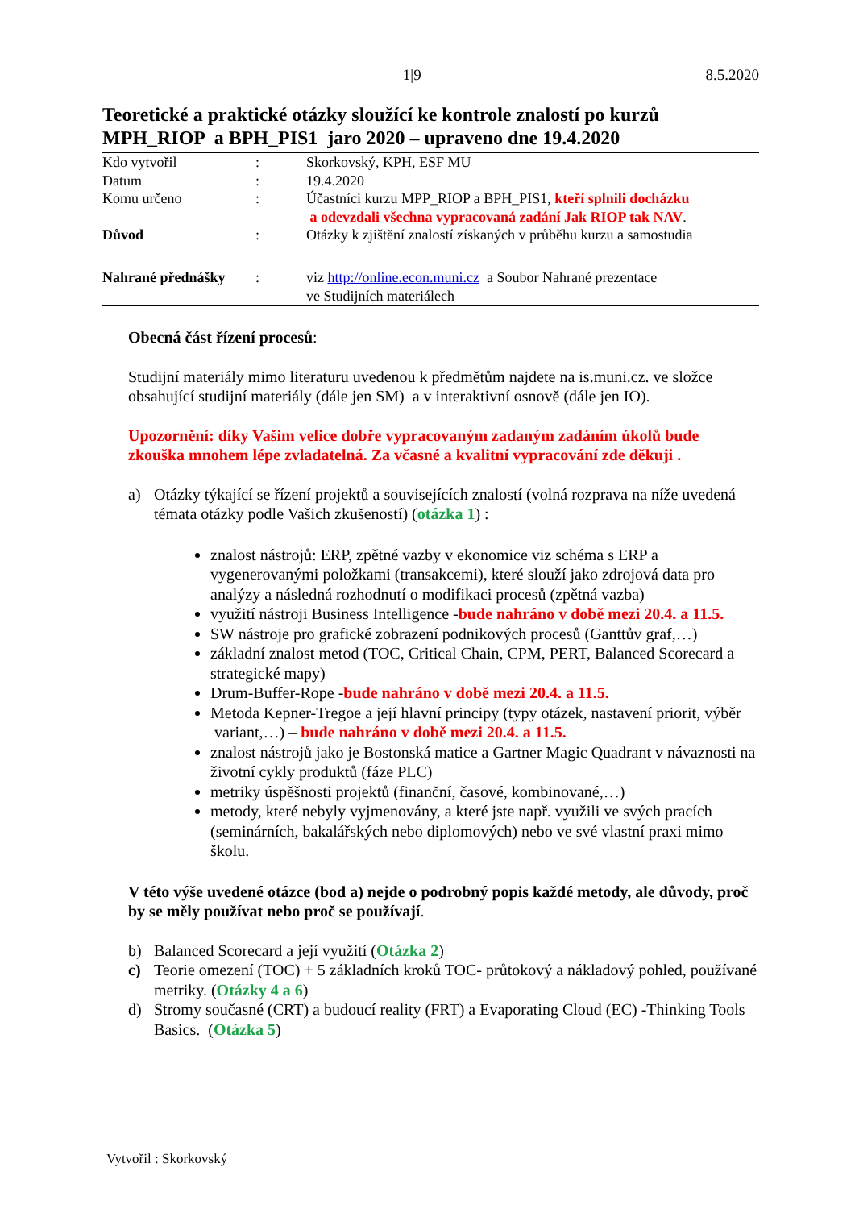1|9 8.5.2020
Teoretické a praktické otázky sloužící ke kontrole znalostí po kurzů MPH_RIOP a BPH_PIS1 jaro 2020 – upraveno dne 19.4.2020
| Kdo vytvořil | : | Skorkovský, KPH, ESF MU |
| Datum | : | 19.4.2020 |
| Komu určeno | : | Účastníci kurzu MPP_RIOP a BPH_PIS1, kteří splnili docházku a odevzdali všechna vypracovaná zadání Jak RIOP tak NAV . |
| Důvod | : | Otázky k zjištění znalostí získaných v průběhu kurzu a samostudia |
| Nahrané přednášky | : | viz http://online.econ.muni.cz a Soubor Nahrané prezentace ve Studijních materiálech |
Obecná část řízení procesů:
Studijní materiály mimo literaturu uvedenou k předmětům najdete na is.muni.cz. ve složce obsahující studijní materiály (dále jen SM) a v interaktivní osnově (dále jen IO).
Upozornění: díky Vašim velice dobře vypracovaným zadaným zadáním úkolů bude zkouška mnohem lépe zvladatelná. Za včasné a kvalitní vypracování zde děkuji .
a) Otázky týkající se řízení projektů a souvisejících znalostí (volná rozprava na níže uvedená témata otázky podle Vašich zkušeností) (otázka 1) :
znalost nástrojů: ERP, zpětné vazby v ekonomice viz schéma s ERP a vygenerovanými položkami (transakcemi), které slouží jako zdrojová data pro analýzy a následná rozhodnutí o modifikaci procesů (zpětná vazba)
využití nástroji Business Intelligence -bude nahráno v době mezi 20.4. a 11.5.
SW nástroje pro grafické zobrazení podnikových procesů (Ganttův graf,…)
základní znalost metod (TOC, Critical Chain, CPM, PERT, Balanced Scorecard a strategické mapy)
Drum-Buffer-Rope -bude nahráno v době mezi 20.4. a 11.5.
Metoda Kepner-Tregoe a její hlavní principy (typy otázek, nastavení priorit, výběr variant,…) – bude nahráno v době mezi 20.4. a 11.5.
znalost nástrojů jako je Bostonská matice a Gartner Magic Quadrant v návaznosti na životní cykly produktů (fáze PLC)
metriky úspěšnosti projektů (finanční, časové, kombinované,…)
metody, které nebyly vyjmenovány, a které jste např. využili ve svých pracích (seminárních, bakalářských nebo diplomových) nebo ve své vlastní praxi mimo školu.
V této výše uvedené otázce (bod a) nejde o podrobný popis každé metody, ale důvody, proč by se měly používat nebo proč se používají.
b) Balanced Scorecard a její využití (Otázka 2)
c) Teorie omezení (TOC) + 5 základních kroků TOC- průtokový a nákladový pohled, používané metriky. (Otázky 4 a 6)
d) Stromy současné (CRT) a budoucí reality (FRT) a Evaporating Cloud (EC) -Thinking Tools Basics. (Otázka 5)
Vytvořil : Skorkovský